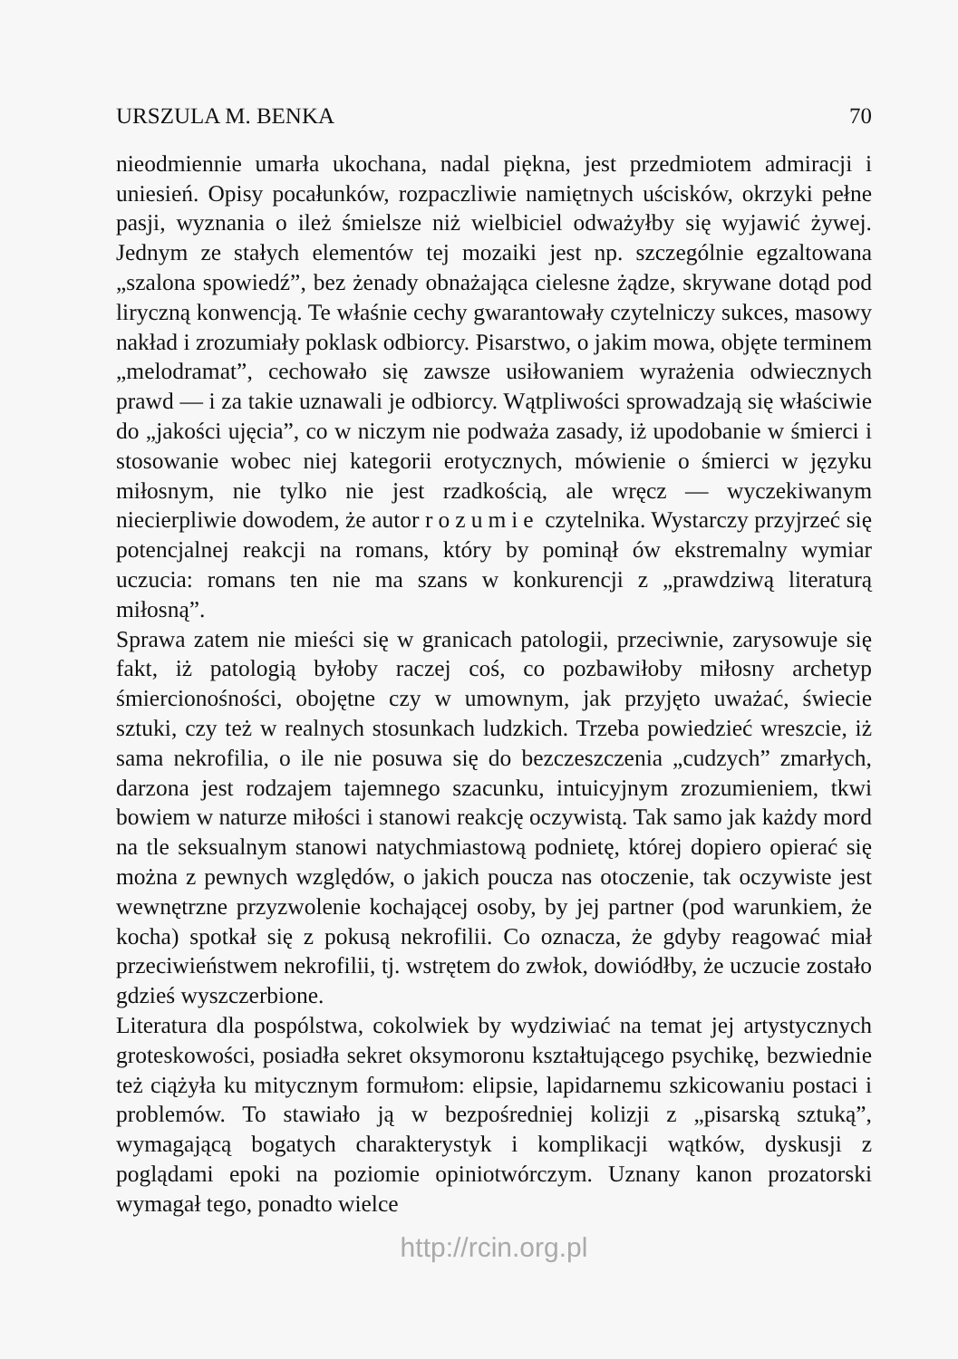URSZULA M. BENKA 70
nieodmiennie umarła ukochana, nadal piękna, jest przedmiotem admiracji i uniesień. Opisy pocałunków, rozpaczliwie namiętnych uścisków, okrzyki pełne pasji, wyznania o ileż śmielsze niż wielbiciel odważyłby się wyjawić żywej. Jednym ze stałych elementów tej mozaiki jest np. szczególnie egzaltowana „szalona spowiedź”, bez żenady obnażająca cielesne żądze, skrywane dotąd pod liryczną konwencją. Te właśnie cechy gwarantowały czytelniczy sukces, masowy nakład i zrozumiały poklask odbiorcy. Pisarstwo, o jakim mowa, objęte terminem „melodramat”, cechowało się zawsze usiłowaniem wyrażenia odwiecznych prawd — i za takie uznawali je odbiorcy. Wątpliwości sprowadzają się właściwie do „jakości ujęcia”, co w niczym nie podważa zasady, iż upodobanie w śmierci i stosowanie wobec niej kategorii erotycznych, mówienie o śmierci w języku miłosnym, nie tylko nie jest rzadkością, ale wręcz — wyczekiwanym niecierpliwie dowodem, że autor rozumie czytelnika. Wystarczy przyjrzeć się potencjalnej reakcji na romans, który by pominął ów ekstremalny wymiar uczucia: romans ten nie ma szans w konkurencji z „prawdziwą literaturą miłosną”.
Sprawa zatem nie mieści się w granicach patologii, przeciwnie, zarysowuje się fakt, iż patologią byłoby raczej coś, co pozbawiłoby miłosny archetyp śmiercionośności, obojętne czy w umownym, jak przyjęto uważać, świecie sztuki, czy też w realnych stosunkach ludzkich. Trzeba powiedzieć wreszcie, iż sama nekrofilia, o ile nie posuwa się do bezczeszczenia „cudzych” zmarłych, darzona jest rodzajem tajemnego szacunku, intuicyjnym zrozumieniem, tkwi bowiem w naturze miłości i stanowi reakcję oczywistą. Tak samo jak każdy mord na tle seksualnym stanowi natychmiastową podnietę, której dopiero opierać się można z pewnych względów, o jakich poucza nas otoczenie, tak oczywiste jest wewnętrzne przyzwolenie kochającej osoby, by jej partner (pod warunkiem, że kocha) spotkał się z pokusą nekrofilii. Co oznacza, że gdyby reagować miał przeciwieństwem nekrofilii, tj. wstrętem do zwłok, dowiódłby, że uczucie zostało gdzieś wyszczerbione.
Literatura dla pospólstwa, cokolwiek by wydziwiać na temat jej artystycznych groteskowości, posiadła sekret oksymoronu kształtującego psychikę, bezwiednie też ciążyła ku mitycznym formułom: elipsie, lapidarnemu szkicowaniu postaci i problemów. To stawiało ją w bezpośredniej kolizji z „pisarską sztuką”, wymagającą bogatych charakterystyk i komplikacji wątków, dyskusji z poglądami epoki na poziomie opiniotwórczym. Uznany kanon prozatorski wymagał tego, ponadto wielce
http://rcin.org.pl